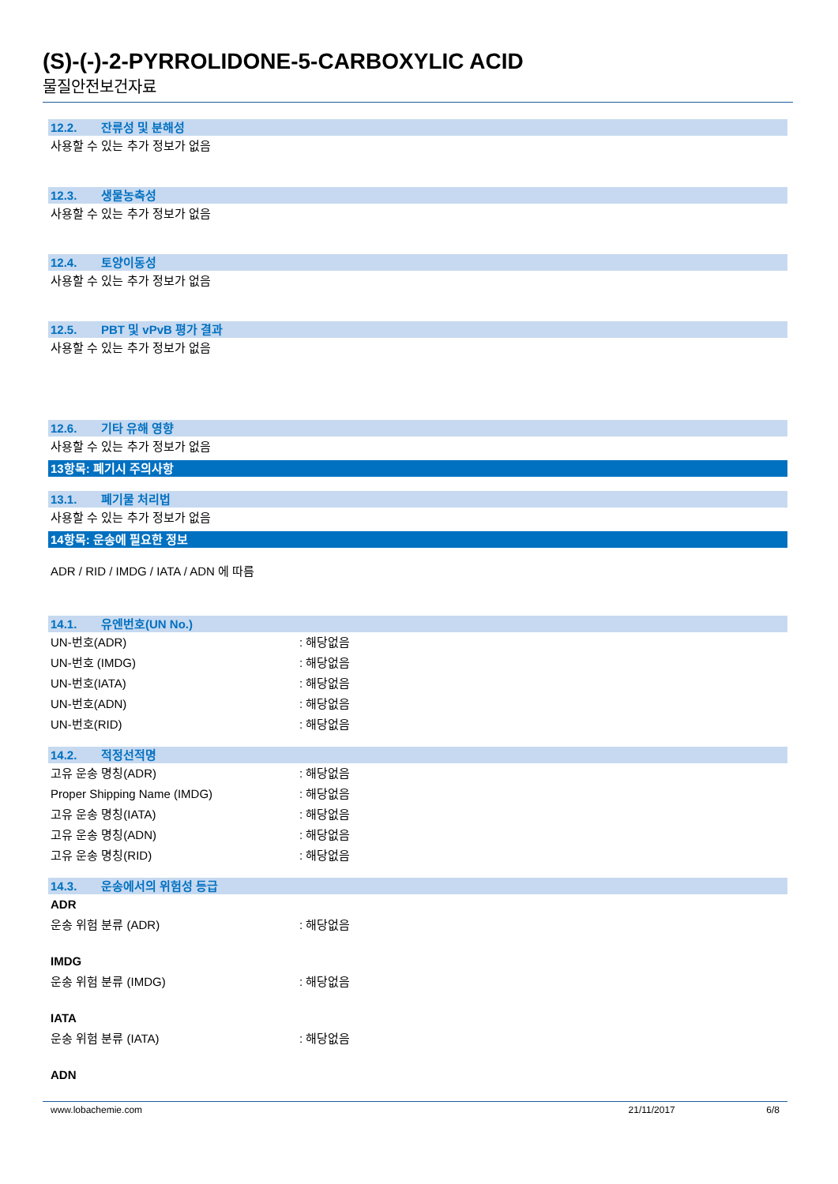(S)-(-)-2-PYRROLIDONE-5-CARBOXYLIC ACID
물질안전보건자료
12.2. 잔류성 및 분해성
사용할 수 있는 추가 정보가 없음
12.3. 생물농축성
사용할 수 있는 추가 정보가 없음
12.4. 토양이동성
사용할 수 있는 추가 정보가 없음
12.5. PBT 및 vPvB 평가 결과
사용할 수 있는 추가 정보가 없음
12.6. 기타 유해 영향
사용할 수 있는 추가 정보가 없음
13항목: 폐기시 주의사항
13.1. 폐기물 처리법
사용할 수 있는 추가 정보가 없음
14항목: 운송에 필요한 정보
ADR / RID / IMDG / IATA / ADN 에 따름
14.1. 유엔번호(UN No.)
UN-번호(ADR) : 해당없음
UN-번호 (IMDG) : 해당없음
UN-번호(IATA) : 해당없음
UN-번호(ADN) : 해당없음
UN-번호(RID) : 해당없음
14.2. 적정선적명
고유 운송 명칭(ADR) : 해당없음
Proper Shipping Name (IMDG) : 해당없음
고유 운송 명칭(IATA) : 해당없음
고유 운송 명칭(ADN) : 해당없음
고유 운송 명칭(RID) : 해당없음
14.3. 운송에서의 위험성 등급
ADR
운송 위험 분류 (ADR) : 해당없음
IMDG
운송 위험 분류 (IMDG) : 해당없음
IATA
운송 위험 분류 (IATA) : 해당없음
ADN
www.lobachemie.com 21/11/2017 6/8